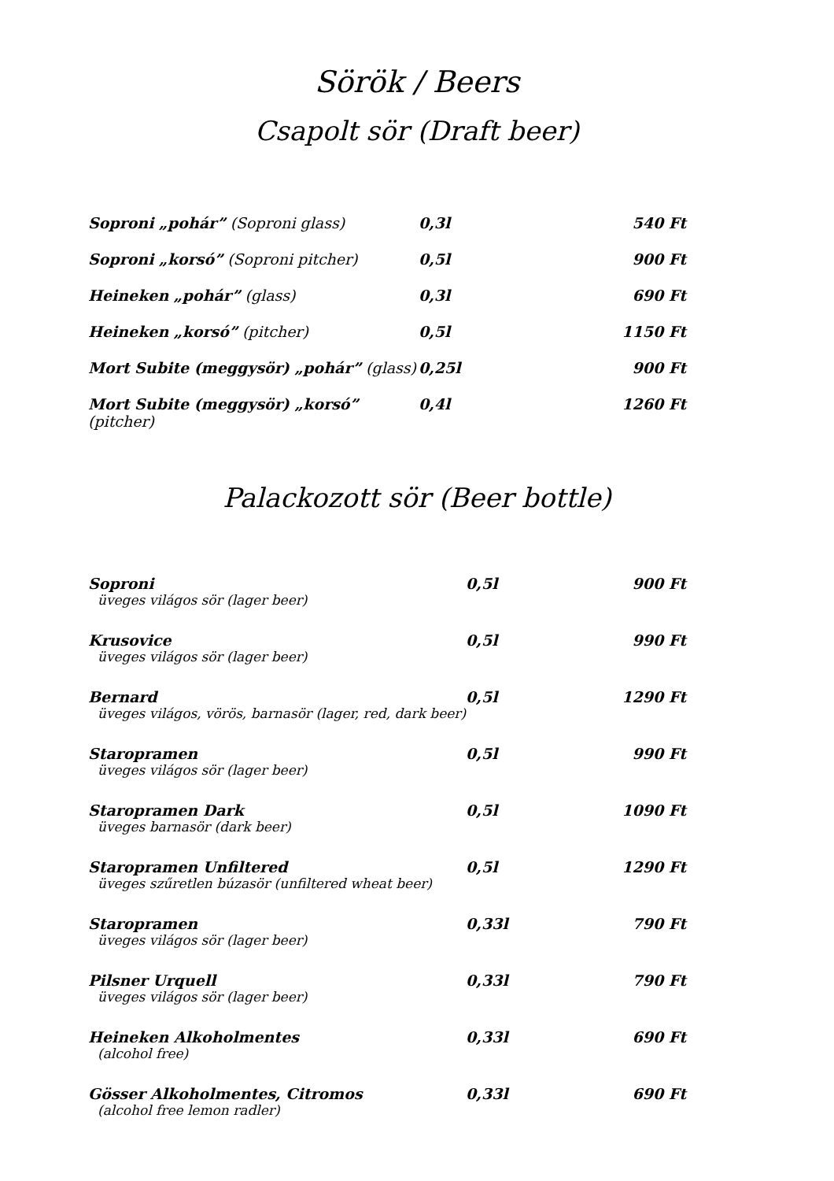Sörök / Beers
Csapolt sör (Draft beer)
| Soproni „pohár” (Soproni glass) | 0,3l | 540 Ft |
| Soproni „korsó” (Soproni pitcher) | 0,5l | 900 Ft |
| Heineken „pohár” (glass) | 0,3l | 690 Ft |
| Heineken „korsó” (pitcher) | 0,5l | 1150 Ft |
| Mort Subite (meggysör) „pohár” (glass) | 0,25l | 900 Ft |
| Mort Subite (meggysör) „korsó” (pitcher) | 0,4l | 1260 Ft |
Palackozott sör (Beer bottle)
| Soproni üveges világos sör (lager beer) | 0,5l | 900 Ft |
| Krusovice üveges világos sör (lager beer) | 0,5l | 990 Ft |
| Bernard üveges világos, vörös, barnasör (lager, red, dark beer) | 0,5l | 1290 Ft |
| Staropramen üveges világos sör (lager beer) | 0,5l | 990 Ft |
| Staropramen Dark üveges barnasör (dark beer) | 0,5l | 1090 Ft |
| Staropramen Unfiltered üveges szűretlen búzasör (unfiltered wheat beer) | 0,5l | 1290 Ft |
| Staropramen üveges világos sör (lager beer) | 0,33l | 790 Ft |
| Pilsner Urquell üveges világos sör (lager beer) | 0,33l | 790 Ft |
| Heineken Alkoholmentes (alcohol free) | 0,33l | 690 Ft |
| Gösser Alkoholmentes, Citromos (alcohol free lemon radler) | 0,33l | 690 Ft |